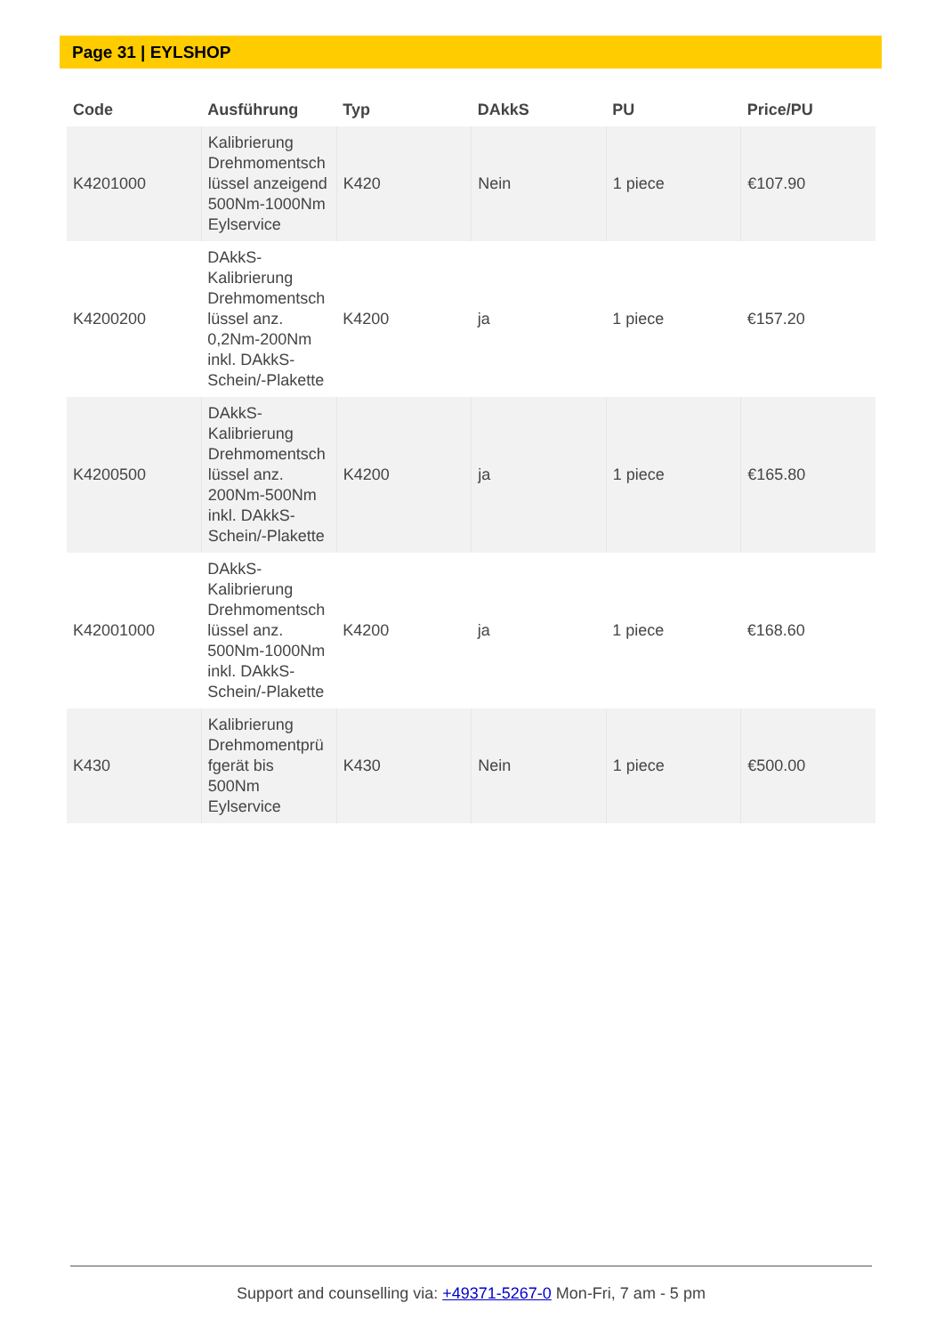Page 31 | EYLSHOP
| Code | Ausführung | Typ | DAkkS | PU | Price/PU |
| --- | --- | --- | --- | --- | --- |
| K4201000 | Kalibrierung Drehmomentsch lüssel anzeigend 500Nm-1000Nm Eylservice | K420 | Nein | 1 piece | €107.90 |
| K4200200 | DAkkS-Kalibrierung Drehmomentsch lüssel anz. 0,2Nm-200Nm inkl. DAkkS-Schein/-Plakette | K4200 | ja | 1 piece | €157.20 |
| K4200500 | DAkkS-Kalibrierung Drehmomentsch lüssel anz. 200Nm-500Nm inkl. DAkkS-Schein/-Plakette | K4200 | ja | 1 piece | €165.80 |
| K42001000 | DAkkS-Kalibrierung Drehmomentsch lüssel anz. 500Nm-1000Nm inkl. DAkkS-Schein/-Plakette | K4200 | ja | 1 piece | €168.60 |
| K430 | Kalibrierung Drehmomentprü fgerät bis 500Nm Eylservice | K430 | Nein | 1 piece | €500.00 |
Support and counselling via: +49371-5267-0 Mon-Fri, 7 am - 5 pm